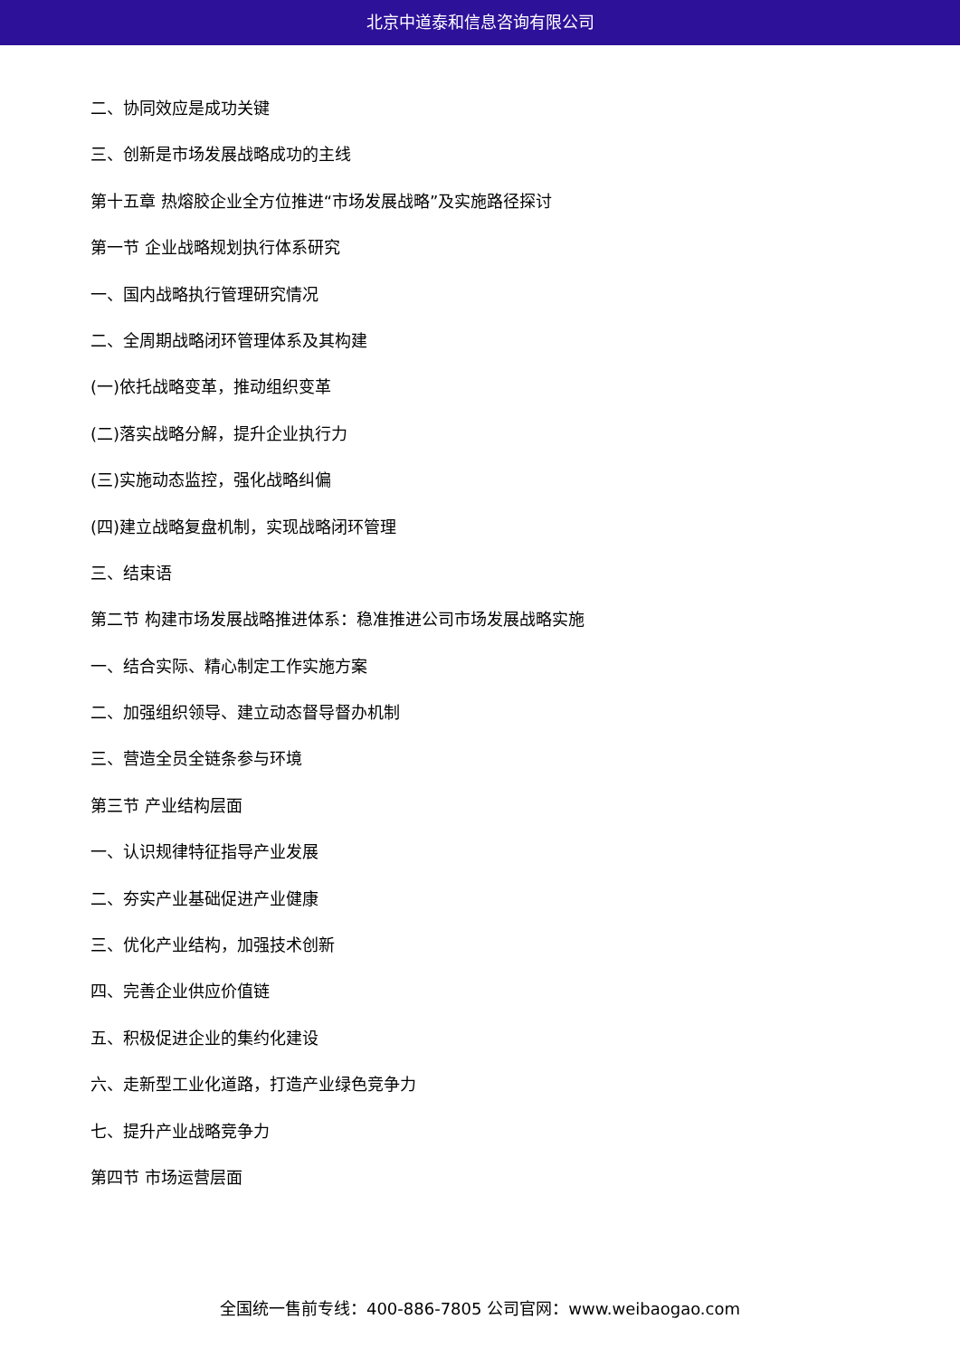北京中道泰和信息咨询有限公司
二、协同效应是成功关键
三、创新是市场发展战略成功的主线
第十五章 热熔胶企业全方位推进“市场发展战略”及实施路径探讨
第一节 企业战略规划执行体系研究
一、国内战略执行管理研究情况
二、全周期战略闭环管理体系及其构建
(一)依托战略变革，推动组织变革
(二)落实战略分解，提升企业执行力
(三)实施动态监控，强化战略纠偏
(四)建立战略复盘机制，实现战略闭环管理
三、结束语
第二节 构建市场发展战略推进体系：稳准推进公司市场发展战略实施
一、结合实际、精心制定工作实施方案
二、加强组织领导、建立动态督导督办机制
三、营造全员全链条参与环境
第三节 产业结构层面
一、认识规律特征指导产业发展
二、夯实产业基础促进产业健康
三、优化产业结构，加强技术创新
四、完善企业供应价值链
五、积极促进企业的集约化建设
六、走新型工业化道路，打造产业绿色竞争力
七、提升产业战略竞争力
第四节 市场运营层面
全国统一售前专线：400-886-7805 公司官网：www.weibaogao.com